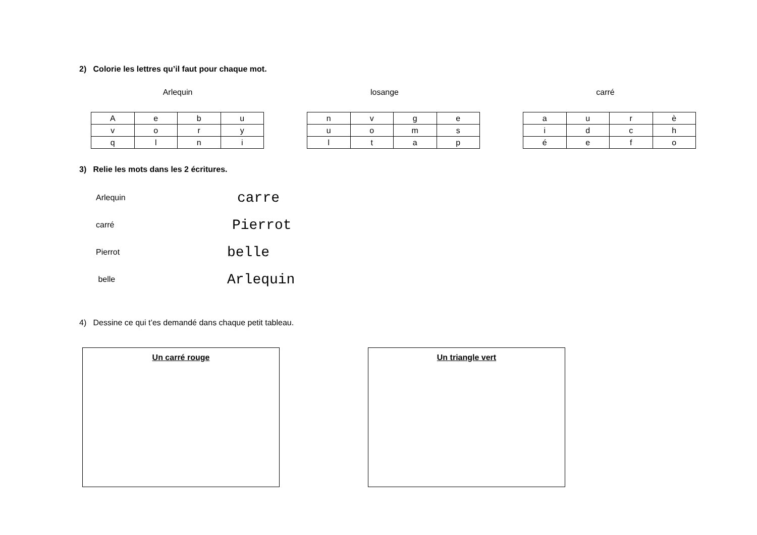2) Colorie les lettres qu’il faut pour chaque mot.
Arlequin losange carré
| A | e | b | u |
| v | o | r | y |
| q | l | n | i |
| n | v | g | e |
| u | o | m | s |
| l | t | a | p |
| a | u | r | è |
| i | d | c | h |
| é | e | f | o |
3) Relie les mots dans les 2 écritures.
Arlequin carre
carré Pierrot
Pierrot belle
belle Arlequin
4) Dessine ce qui t’es demandé dans chaque petit tableau.
Un carré rouge Un triangle vert